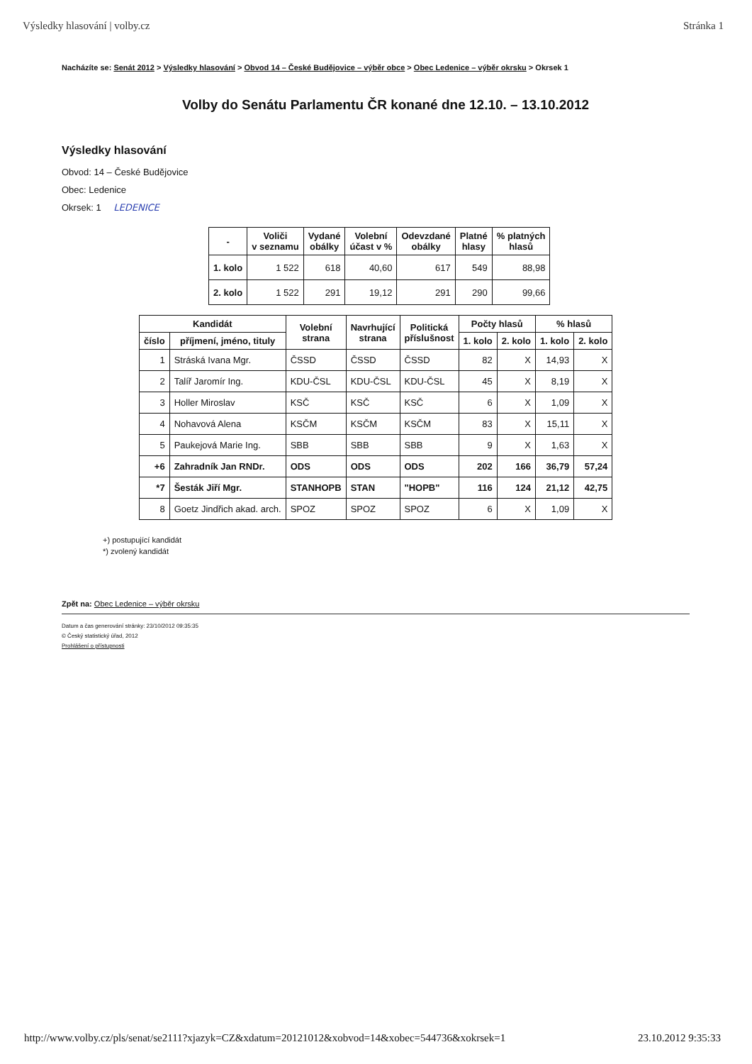Výsledky hlasování | volby.cz Stránka 1
Nacházíte se: Senát 2012 > Výsledky hlasování > Obvod 14 – České Budějovice – výběr obce > Obec Ledenice – výběr okrsku > Okrsek 1
Volby do Senátu Parlamentu ČR konané dne 12.10. – 13.10.2012
Výsledky hlasování
Obvod: 14 – České Budějovice
Obec: Ledenice
Okrsek: 1 LEDENICE
| - | Voliči v seznamu | Vydané obálky | Volební účast v % | Odevzdané obálky | Platné hlasy | % platných hlasů |
| --- | --- | --- | --- | --- | --- | --- |
| 1. kolo | 1 522 | 618 | 40,60 | 617 | 549 | 88,98 |
| 2. kolo | 1 522 | 291 | 19,12 | 291 | 290 | 99,66 |
| Kandidát | | Volební strana | Navrhující strana | Politická příslušnost | Počty hlasů | | % hlasů | |
| --- | --- | --- | --- | --- | --- | --- | --- | --- |
| číslo | příjmení, jméno, tituly | | | | 1. kolo | 2. kolo | 1. kolo | 2. kolo |
| 1 | Stráská Ivana Mgr. | ČSSD | ČSSD | ČSSD | 82 | X | 14,93 | X |
| 2 | Talíř Jaromír Ing. | KDU-ČSL | KDU-ČSL | KDU-ČSL | 45 | X | 8,19 | X |
| 3 | Holler Miroslav | KSČ | KSČ | KSČ | 6 | X | 1,09 | X |
| 4 | Nohavová Alena | KSČM | KSČM | KSČM | 83 | X | 15,11 | X |
| 5 | Paukejová Marie Ing. | SBB | SBB | SBB | 9 | X | 1,63 | X |
| +6 | Zahradník Jan RNDr. | ODS | ODS | ODS | 202 | 166 | 36,79 | 57,24 |
| *7 | Šesták Jiří Mgr. | STANHOPB | STAN | "HOPB" | 116 | 124 | 21,12 | 42,75 |
| 8 | Goetz Jindřich akad. arch. | SPOZ | SPOZ | SPOZ | 6 | X | 1,09 | X |
+) postupující kandidát
*) zvolený kandidát
Zpět na: Obec Ledenice – výběr okrsku
Datum a čas generování stránky: 23/10/2012 09:35:35
© Český statistický úřad, 2012
Prohlášení o přístupnosti
http://www.volby.cz/pls/senat/se2111?xjazyk=CZ&xdatum=20121012&xobvod=14&xobec=544736&xokrsek=1 23.10.2012 9:35:33